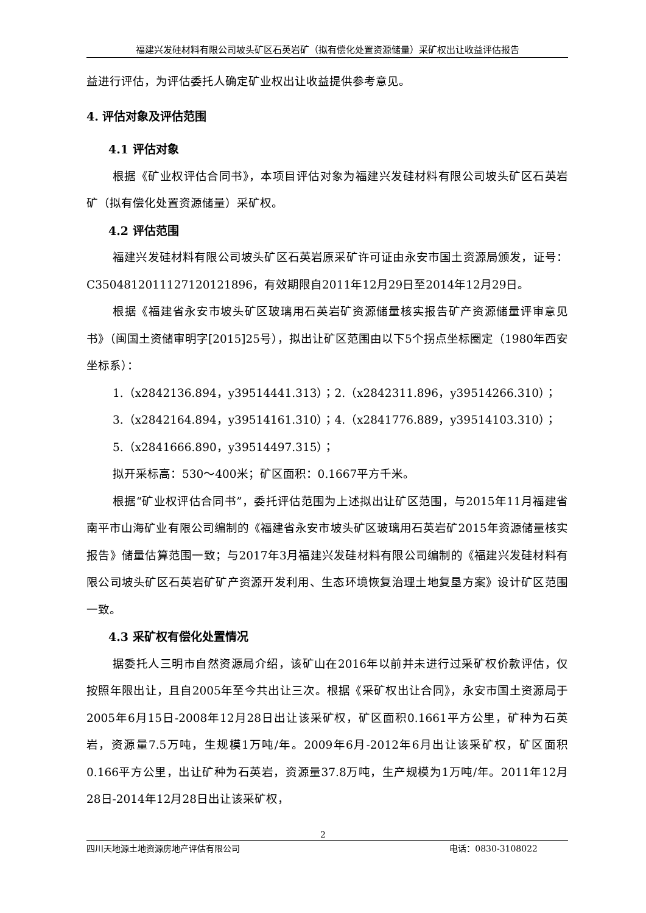福建兴发硅材料有限公司坡头矿区石英岩矿（拟有偿化处置资源储量）采矿权出让收益评估报告
益进行评估，为评估委托人确定矿业权出让收益提供参考意见。
4. 评估对象及评估范围
4.1 评估对象
根据《矿业权评估合同书》，本项目评估对象为福建兴发硅材料有限公司坡头矿区石英岩矿（拟有偿化处置资源储量）采矿权。
4.2 评估范围
福建兴发硅材料有限公司坡头矿区石英岩原采矿许可证由永安市国土资源局颁发，证号：C3504812011127120121896，有效期限自2011年12月29日至2014年12月29日。
根据《福建省永安市坡头矿区玻璃用石英岩矿资源储量核实报告矿产资源储量评审意见书》（闽国土资储审明字[2015]25号），拟出让矿区范围由以下5个拐点坐标圈定（1980年西安坐标系）：
1.（x2842136.894，y39514441.313）；2.（x2842311.896，y39514266.310）；
3.（x2842164.894，y39514161.310）；4.（x2841776.889，y39514103.310）；
5.（x2841666.890，y39514497.315）；
拟开采标高：530～400米；矿区面积：0.1667平方千米。
根据“矿业权评估合同书”，委托评估范围为上述拟出让矿区范围，与2015年11月福建省南平市山海矿业有限公司编制的《福建省永安市坡头矿区玻璃用石英岩矿2015年资源储量核实报告》储量估算范围一致；与2017年3月福建兴发硅材料有限公司编制的《福建兴发硅材料有限公司坡头矿区石英岩矿矿产资源开发利用、生态环境恢复治理土地复垦方案》设计矿区范围一致。
4.3 采矿权有偿化处置情况
据委托人三明市自然资源局介绍，该矿山在2016年以前并未进行过采矿权价款评估，仅按照年限出让，且自2005年至今共出让三次。根据《采矿权出让合同》，永安市国土资源局于2005年6月15日-2008年12月28日出让该采矿权，矿区面积0.1661平方公里，矿种为石英岩，资源量7.5万吨，生规模1万吨/年。2009年6月-2012年6月出让该采矿权，矿区面积0.166平方公里，出让矿种为石英岩，资源量37.8万吨，生产规模为1万吨/年。2011年12月28日-2014年12月28日出让该采矿权，
2
四川天地源土地资源房地产评估有限公司 电话：0830-3108022